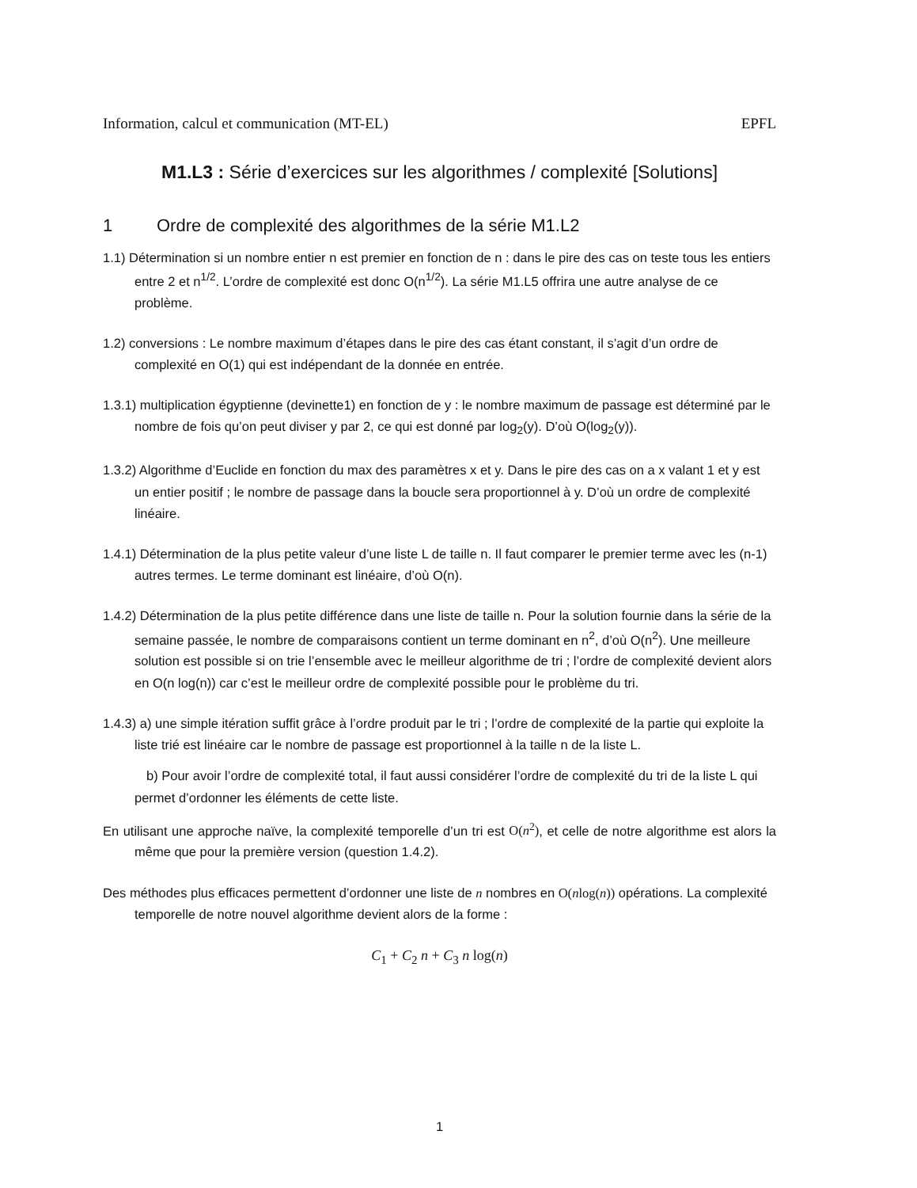Information, calcul et communication (MT-EL) EPFL
M1.L3 : Série d’exercices sur les algorithmes / complexité [Solutions]
1 Ordre de complexité des algorithmes de la série M1.L2
1.1) Détermination si un nombre entier n est premier en fonction de n : dans le pire des cas on teste tous les entiers entre 2 et n<sup>1/2</sup>. L’ordre de complexité est donc O(n<sup>1/2</sup>). La série M1.L5 offrira une autre analyse de ce problème.
1.2) conversions : Le nombre maximum d’étapes dans le pire des cas étant constant, il s’agit d’un ordre de complexité en O(1) qui est indépendant de la donnée en entrée.
1.3.1) multiplication égyptienne (devinette1) en fonction de y : le nombre maximum de passage est déterminé par le nombre de fois qu’on peut diviser y par 2, ce qui est donné par log<sub>2</sub>(y). D’où O(log<sub>2</sub>(y)).
1.3.2) Algorithme d’Euclide en fonction du max des paramètres x et y. Dans le pire des cas on a x valant 1 et y est un entier positif ; le nombre de passage dans la boucle sera proportionnel à y. D’où un ordre de complexité linéaire.
1.4.1) Détermination de la plus petite valeur d’une liste L de taille n. Il faut comparer le premier terme avec les (n-1) autres termes. Le terme dominant est linéaire, d’où O(n).
1.4.2) Détermination de la plus petite différence dans une liste de taille n. Pour la solution fournie dans la série de la semaine passée, le nombre de comparaisons contient un terme dominant en n<sup>2</sup>, d’où O(n<sup>2</sup>). Une meilleure solution est possible si on trie l’ensemble avec le meilleur algorithme de tri ; l’ordre de complexité devient alors en O(n log(n)) car c’est le meilleur ordre de complexité possible pour le problème du tri.
1.4.3) a) une simple itération suffit grâce à l’ordre produit par le tri ; l’ordre de complexité de la partie qui exploite la liste trié est linéaire car le nombre de passage est proportionnel à la taille n de la liste L.
b) Pour avoir l’ordre de complexité total, il faut aussi considérer l’ordre de complexité du tri de la liste L qui permet d’ordonner les éléments de cette liste.
En utilisant une approche naïve, la complexité temporelle d’un tri est O(n<sup>2</sup>), et celle de notre algorithme est alors la même que pour la première version (question 1.4.2).
Des méthodes plus efficaces permettent d’ordonner une liste de n nombres en O(nlog(n)) opérations. La complexité temporelle de notre nouvel algorithme devient alors de la forme :
C<sub>1</sub> + C<sub>2</sub> n + C<sub>3</sub> n log(n)
1